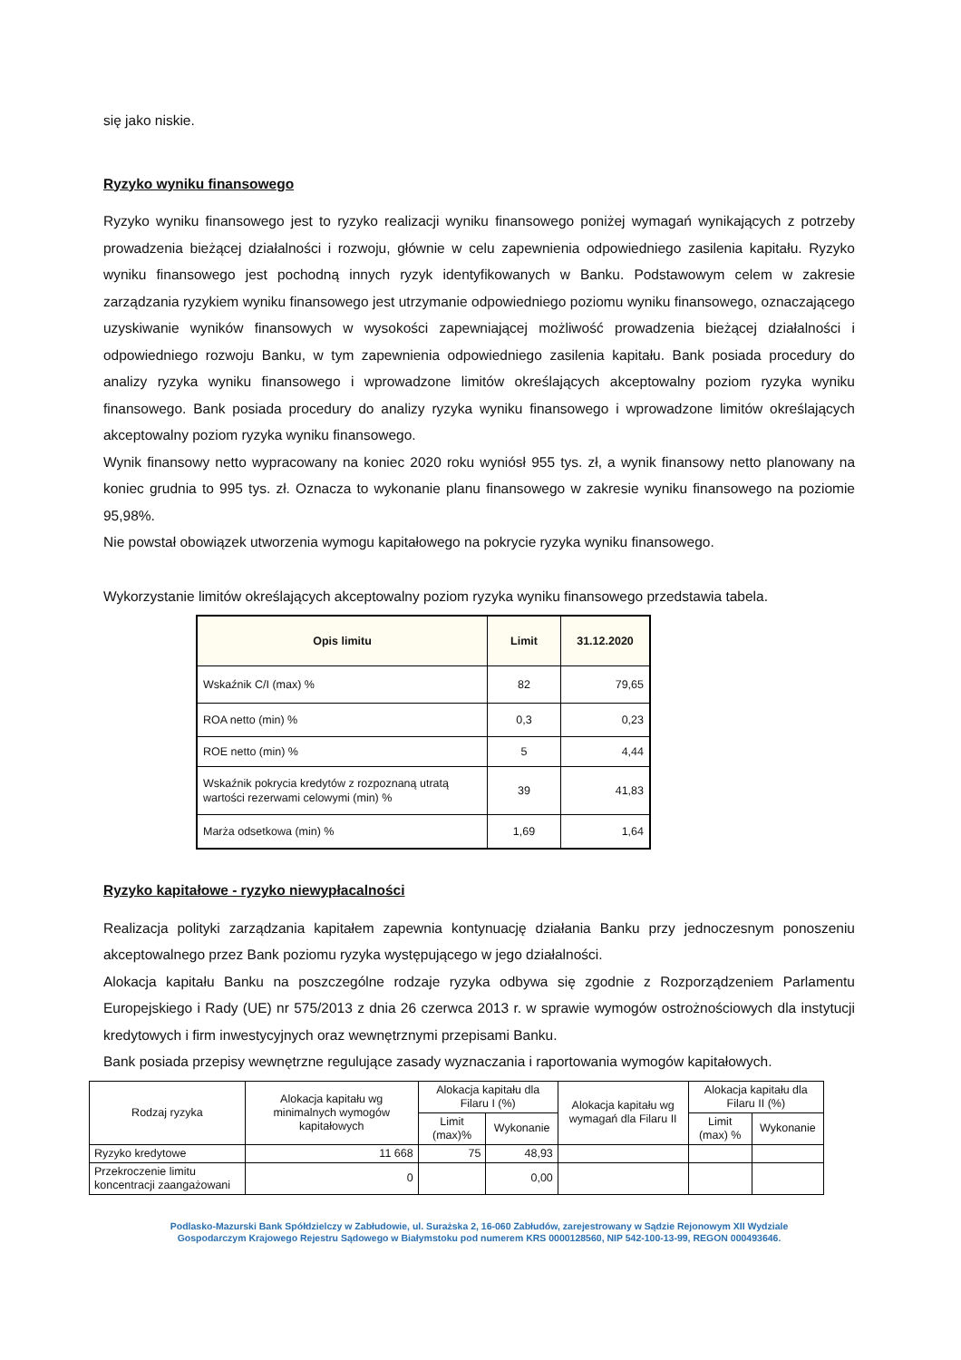się jako niskie.
Ryzyko wyniku finansowego
Ryzyko wyniku finansowego jest to ryzyko realizacji wyniku finansowego poniżej wymagań wynikających z potrzeby prowadzenia bieżącej działalności i rozwoju, głównie w celu zapewnienia odpowiedniego zasilenia kapitału. Ryzyko wyniku finansowego jest pochodną innych ryzyk identyfikowanych w Banku. Podstawowym celem w zakresie zarządzania ryzykiem wyniku finansowego jest utrzymanie odpowiedniego poziomu wyniku finansowego, oznaczającego uzyskiwanie wyników finansowych w wysokości zapewniającej możliwość prowadzenia bieżącej działalności i odpowiedniego rozwoju Banku, w tym zapewnienia odpowiedniego zasilenia kapitału. Bank posiada procedury do analizy ryzyka wyniku finansowego i wprowadzone limitów określających akceptowalny poziom ryzyka wyniku finansowego. Bank posiada procedury do analizy ryzyka wyniku finansowego i wprowadzone limitów określających akceptowalny poziom ryzyka wyniku finansowego.
Wynik finansowy netto wypracowany na koniec 2020 roku wyniósł 955 tys. zł, a wynik finansowy netto planowany na koniec grudnia to 995 tys. zł. Oznacza to wykonanie planu finansowego w zakresie wyniku finansowego na poziomie 95,98%.
Nie powstał obowiązek utworzenia wymogu kapitałowego na pokrycie ryzyka wyniku finansowego.
Wykorzystanie limitów określających akceptowalny poziom ryzyka wyniku finansowego przedstawia tabela.
| Opis limitu | Limit | 31.12.2020 |
| --- | --- | --- |
| Wskaźnik C/I (max) % | 82 | 79,65 |
| ROA netto (min) % | 0,3 | 0,23 |
| ROE netto (min) % | 5 | 4,44 |
| Wskaźnik pokrycia kredytów z rozpoznaną utratą wartości rezerwami celowymi (min) % | 39 | 41,83 |
| Marża odsetkowa (min) % | 1,69 | 1,64 |
Ryzyko kapitałowe - ryzyko niewypłacalności
Realizacja polityki zarządzania kapitałem zapewnia kontynuację działania Banku przy jednoczesnym ponoszeniu akceptowalnego przez Bank poziomu ryzyka występującego w jego działalności.
Alokacja kapitału Banku na poszczególne rodzaje ryzyka odbywa się zgodnie z Rozporządzeniem Parlamentu Europejskiego i Rady (UE) nr 575/2013 z dnia 26 czerwca 2013 r. w sprawie wymogów ostrożnościowych dla instytucji kredytowych i firm inwestycyjnych oraz wewnętrznymi przepisami Banku.
Bank posiada przepisy wewnętrzne regulujące zasady wyznaczania i raportowania wymogów kapitałowych.
| Rodzaj ryzyka | Alokacja kapitału wg minimalnych wymogów kapitałowych | Alokacja kapitału dla Filaru I (%) | | Alokacja kapitału wg wymagań dla Filaru II | Alokacja kapitału dla Filaru II (%) | |
| --- | --- | --- | --- | --- | --- | --- |
| | | Limit (max)% | Wykonanie | | Limit (max) % | Wykonanie |
| Ryzyko kredytowe | 11 668 | 75 | 48,93 | | | |
| Przekroczenie limitu koncentracji zaangażowani | 0 | | 0,00 | | | |
Podlasko-Mazurski Bank Spółdzielczy w Zabłudowie, ul. Surażska 2, 16-060 Zabłudów, zarejestrowany w Sądzie Rejonowym XII Wydziale
Gospodarczym Krajowego Rejestru Sądowego w Białymstoku pod numerem KRS 0000128560, NIP 542-100-13-99, REGON 000493646.